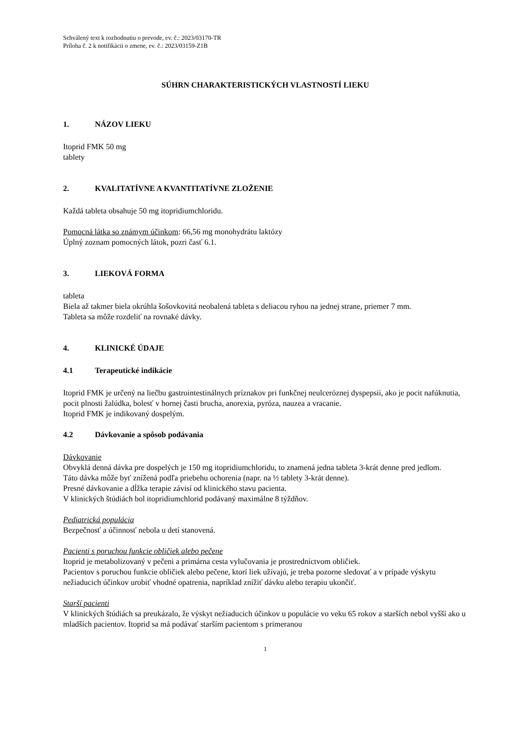Schválený text k rozhodnutiu o prevode, ev. č.: 2023/03170-TR
Príloha č. 2 k notifikácii o zmene, ev. č.: 2023/03159-Z1B
SÚHRN CHARAKTERISTICKÝCH VLASTNOSTÍ LIEKU
1. NÁZOV LIEKU
Itoprid FMK 50 mg
tablety
2. KVALITATÍVNE A KVANTITATÍVNE ZLOŽENIE
Každá tableta obsahuje 50 mg itopridiumchloridu.
Pomocná látka so známym účinkom: 66,56 mg monohydrátu laktózy
Úplný zoznam pomocných látok, pozri časť 6.1.
3. LIEKOVÁ FORMA
tableta
Biela až takmer biela okrúhla šošovkovitá neobalená tableta s deliacou ryhou na jednej strane, priemer 7 mm.
Tableta sa môže rozdeliť na rovnaké dávky.
4. KLINICKÉ ÚDAJE
4.1 Terapeutické indikácie
Itoprid FMK je určený na liečbu gastrointestinálnych príznakov pri funkčnej neulceróznej dyspepsii, ako je pocit nafúknutia, pocit plnosti žalúdka, bolesť v hornej časti brucha, anorexia, pyróza, nauzea a vracanie.
Itoprid FMK je indikovaný dospelým.
4.2 Dávkovanie a spôsob podávania
Dávkovanie
Obvyklá denná dávka pre dospelých je 150 mg itopridiumchloridu, to znamená jedna tableta 3-krát denne pred jedlom.
Táto dávka môže byť znížená podľa priebehu ochorenia (napr. na ½ tablety 3-krát denne).
Presné dávkovanie a dĺžka terapie závisí od klinického stavu pacienta.
V klinických štúdiách bol itopridiumchlorid podávaný maximálne 8 týždňov.
Pediatrická populácia
Bezpečnosť a účinnosť nebola u detí stanovená.
Pacienti s poruchou funkcie obličiek alebo pečene
Itoprid je metabolizovaný v pečeni a primárna cesta vylučovania je prostredníctvom obličiek.
Pacientov s poruchou funkcie obličiek alebo pečene, ktorí liek užívajú, je treba pozorne sledovať a v prípade výskytu nežiaducich účinkov urobiť vhodné opatrenia, napríklad znížiť dávku alebo terapiu ukončiť.
Starší pacienti
V klinických štúdiách sa preukázalo, že výskyt nežiaducich účinkov u populácie vo veku 65 rokov a starších nebol vyšší ako u mladších pacientov. Itoprid sa má podávať starším pacientom s primeranou
1